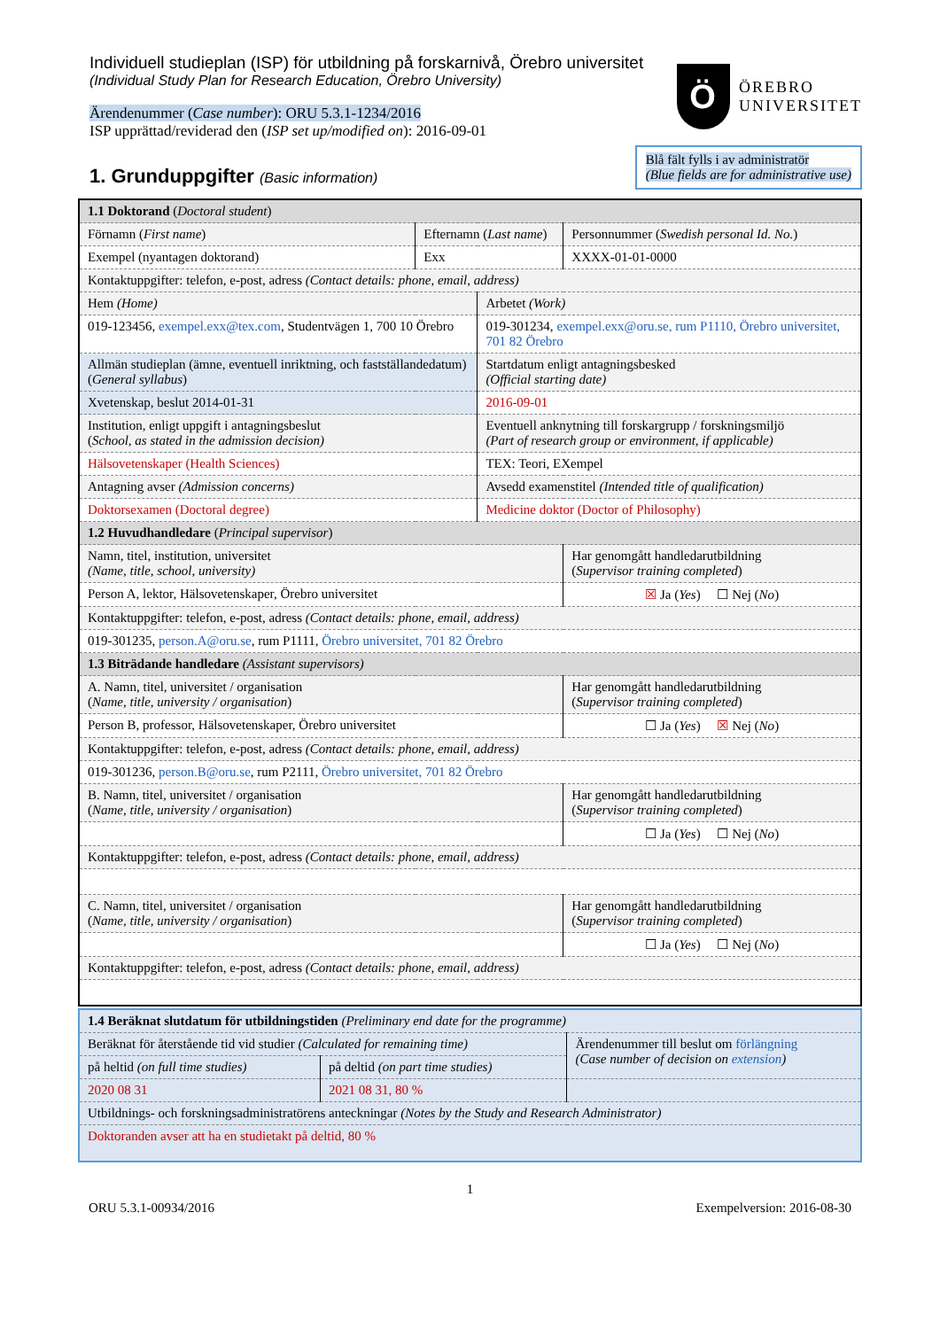Individuell studieplan (ISP) för utbildning på forskarnivå, Örebro universitet
(Individual Study Plan for Research Education, Örebro University)
Ärendenummer (Case number): ORU 5.3.1-1234/2016
ISP upprättad/reviderad den (ISP set up/modified on): 2016-09-01
Ö
ÖREBRO
UNIVERSITET
1. Grunduppgifter (Basic information)
Blå fält fylls i av administratör
(Blue fields are for administrative use)
| 1.1 Doktorand ( Doctoral student ) | | | |
| Förnamn ( First name ) | Efternamn ( Last name ) | | Personnummer ( Swedish personal Id. No. ) |
| Exempel (nyantagen doktorand) | Exx | | XXXX-01-01-0000 |
| Kontaktuppgifter: telefon, e-post, adress (Contact details: phone, email, address) | | | |
| Hem (Home) | | Arbetet (Work) | |
| 019-123456, exempel.exx@tex.com , Studentvägen 1, 700 10 Örebro | | 019-301234, exempel.exx@oru.se, rum P1110, Örebro universitet, 701 82 Örebro | |
| Allmän studieplan (ämne, eventuell inriktning, och fastställandedatum) ( General syllabus ) | | Startdatum enligt antagningsbesked (Official starting date) | |
| Xvetenskap, beslut 2014-01-31 | | 2016-09-01 | |
| Institution, enligt uppgift i antagningsbeslut ( School, as stated in the admission decision) | | Eventuell anknytning till forskargrupp / forskningsmiljö (Part of research group or environment, if applicable) | |
| Hälsovetenskaper (Health Sciences) | | TEX: Teori, EXempel | |
| Antagning avser (Admission concerns) | | Avsedd examenstitel (Intended title of qualification) | |
| Doktorsexamen (Doctoral degree) | | Medicine doktor (Doctor of Philosophy) | |
| 1.2 Huvudhandledare ( Principal supervisor ) | | | |
| Namn, titel, institution, universitet (Name, title, school, university) | | | Har genomgått handledarutbildning ( Supervisor training completed ) |
| Person A, lektor, Hälsovetenskaper, Örebro universitet | | | ☒ Ja ( Yes ) ☐ Nej ( No ) |
| Kontaktuppgifter: telefon, e-post, adress (Contact details: phone, email, address) | | | |
| 019-301235, person.A@oru.se , rum P1111, Örebro universitet, 701 82 Örebro | | | |
| 1.3 Biträdande handledare (Assistant supervisors) | | | |
| A. Namn, titel, universitet / organisation ( Name, title, university / organisation ) | | | Har genomgått handledarutbildning ( Supervisor training completed ) |
| Person B, professor, Hälsovetenskaper, Örebro universitet | | | ☐ Ja ( Yes ) ☒ Nej ( No ) |
| Kontaktuppgifter: telefon, e-post, adress (Contact details: phone, email, address) | | | |
| 019-301236, person.B@oru.se , rum P2111, Örebro universitet, 701 82 Örebro | | | |
| B. Namn, titel, universitet / organisation ( Name, title, university / organisation ) | | | Har genomgått handledarutbildning ( Supervisor training completed ) |
| | | | ☐ Ja ( Yes ) ☐ Nej ( No ) |
| Kontaktuppgifter: telefon, e-post, adress (Contact details: phone, email, address) | | | |
| C. Namn, titel, universitet / organisation ( Name, title, university / organisation ) | | | Har genomgått handledarutbildning ( Supervisor training completed ) |
| | | | ☐ Ja ( Yes ) ☐ Nej ( No ) |
| Kontaktuppgifter: telefon, e-post, adress (Contact details: phone, email, address) | | | |
| 1.4 Beräknat slutdatum för utbildningstiden (Preliminary end date for the programme) | | |
| Beräknat för återstående tid vid studier (Calculated for remaining time) | | Ärendenummer till beslut om förlängning (Case number of decision on extension ) |
| på heltid (on full time studies) | på deltid (on part time studies) | |
| 2020 08 31 | 2021 08 31, 80 % | |
| Utbildnings- och forskningsadministratörens anteckningar (Notes by the Study and Research Administrator) | | |
| Doktoranden avser att ha en studietakt på deltid, 80 % | | |
1
ORU 5.3.1-00934/2016 Exempelversion: 2016-08-30